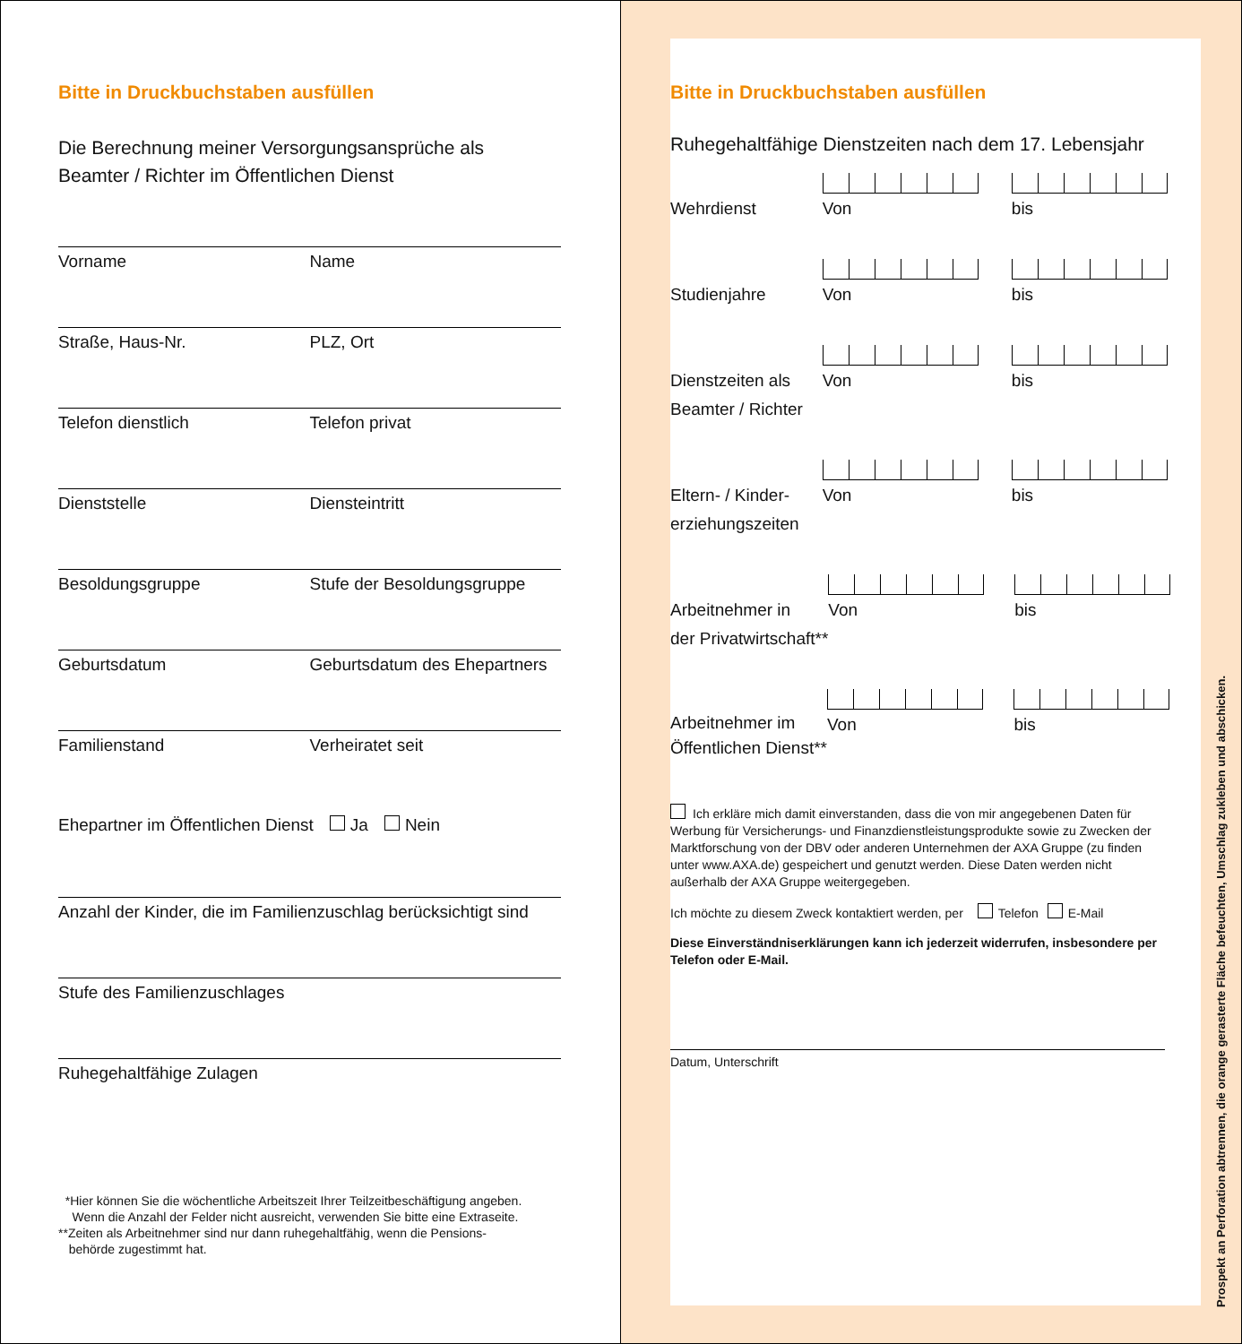Bitte in Druckbuchstaben ausfüllen
Die Berechnung meiner Versorgungsansprüche als
Beamter / Richter im Öffentlichen Dienst
Vorname Name
Straße, Haus-Nr. PLZ, Ort
Telefon dienstlich Telefon privat
Dienststelle Diensteintritt
Besoldungsgruppe Stufe der Besoldungsgruppe
Geburtsdatum Geburtsdatum des Ehepartners
Familienstand Verheiratet seit
Ehepartner im Öffentlichen Dienst Ja Nein
Anzahl der Kinder, die im Familienzuschlag berücksichtigt sind
Stufe des Familienzuschlages
Ruhegehaltfähige Zulagen
*Hier können Sie die wöchentliche Arbeitszeit Ihrer Teilzeitbeschäftigung angeben.
Wenn die Anzahl der Felder nicht ausreicht, verwenden Sie bitte eine Extraseite.
**Zeiten als Arbeitnehmer sind nur dann ruhegehaltfähig, wenn die Pensions-
behörde zugestimmt hat.
Bitte in Druckbuchstaben ausfüllen
Ruhegehaltfähige Dienstzeiten nach dem 17. Lebensjahr
Wehrdienst
Von bis
Studienjahre
Von bis
Dienstzeiten als Beamter / Richter
Von bis
Eltern- / Kinder-erziehungszeiten
Von bis
Arbeitnehmer in
der Privatwirtschaft**
Von bis
Arbeitnehmer im
Öffentlichen Dienst**
Von bis
Ich erkläre mich damit einverstanden, dass die von mir angegebenen Daten für Werbung für Versicherungs- und Finanzdienstleistungsprodukte sowie zu Zwecken der Marktforschung von der DBV oder anderen Unternehmen der AXA Gruppe (zu finden unter www.AXA.de) gespeichert und genutzt werden. Diese Daten werden nicht außerhalb der AXA Gruppe weitergegeben.
Ich möchte zu diesem Zweck kontaktiert werden, per Telefon E-Mail
Diese Einverständniserklärungen kann ich jederzeit widerrufen, insbesondere per Telefon oder E-Mail.
Datum, Unterschrift
Prospekt an Perforation abtrennen, die orange gerasterte Fläche befeuchten, Umschlag zukleben und abschicken.